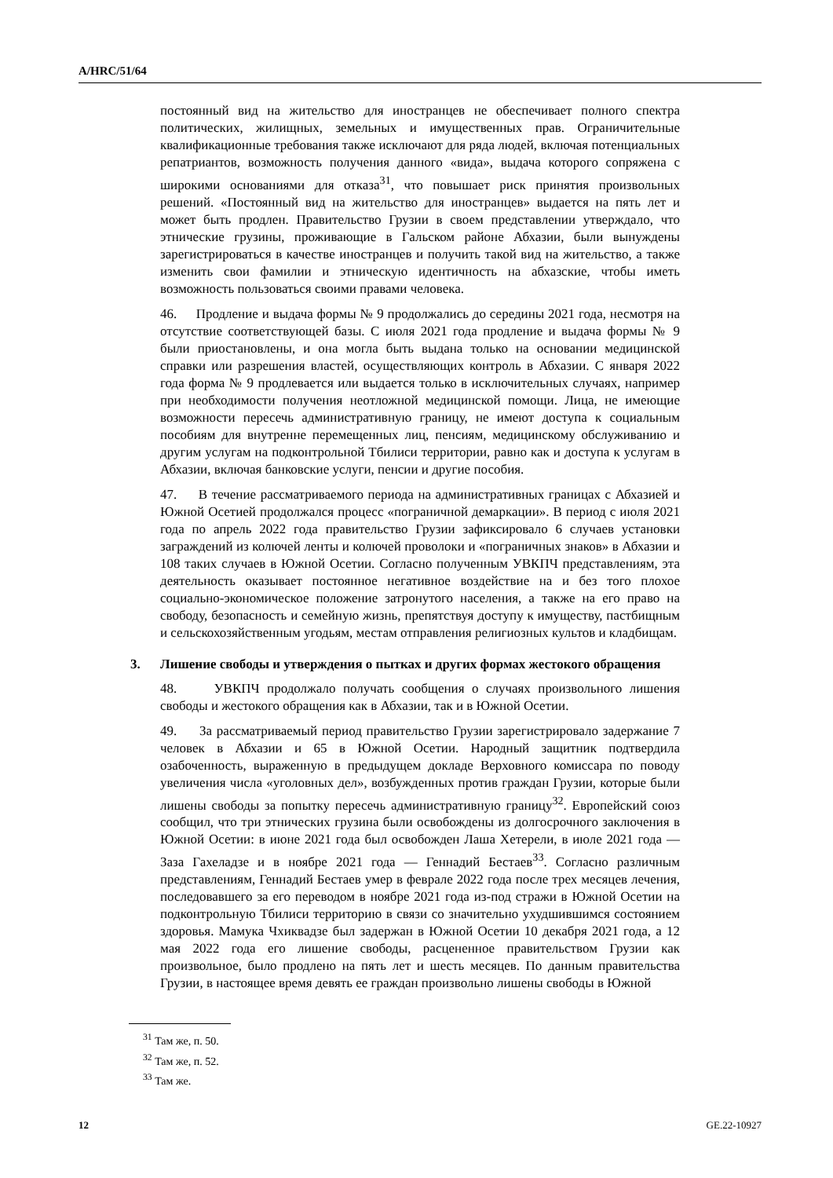A/HRC/51/64
постоянный вид на жительство для иностранцев не обеспечивает полного спектра политических, жилищных, земельных и имущественных прав. Ограничительные квалификационные требования также исключают для ряда людей, включая потенциальных репатриантов, возможность получения данного «вида», выдача которого сопряжена с широкими основаниями для отказа<sup>31</sup>, что повышает риск принятия произвольных решений. «Постоянный вид на жительство для иностранцев» выдается на пять лет и может быть продлен. Правительство Грузии в своем представлении утверждало, что этнические грузины, проживающие в Гальском районе Абхазии, были вынуждены зарегистрироваться в качестве иностранцев и получить такой вид на жительство, а также изменить свои фамилии и этническую идентичность на абхазские, чтобы иметь возможность пользоваться своими правами человека.
46. Продление и выдача формы № 9 продолжались до середины 2021 года, несмотря на отсутствие соответствующей базы. С июля 2021 года продление и выдача формы № 9 были приостановлены, и она могла быть выдана только на основании медицинской справки или разрешения властей, осуществляющих контроль в Абхазии. С января 2022 года форма № 9 продлевается или выдается только в исключительных случаях, например при необходимости получения неотложной медицинской помощи. Лица, не имеющие возможности пересечь административную границу, не имеют доступа к социальным пособиям для внутренне перемещенных лиц, пенсиям, медицинскому обслуживанию и другим услугам на подконтрольной Тбилиси территории, равно как и доступа к услугам в Абхазии, включая банковские услуги, пенсии и другие пособия.
47. В течение рассматриваемого периода на административных границах с Абхазией и Южной Осетией продолжался процесс «пограничной демаркации». В период с июля 2021 года по апрель 2022 года правительство Грузии зафиксировало 6 случаев установки заграждений из колючей ленты и колючей проволоки и «пограничных знаков» в Абхазии и 108 таких случаев в Южной Осетии. Согласно полученным УВКПЧ представлениям, эта деятельность оказывает постоянное негативное воздействие на и без того плохое социально-экономическое положение затронутого населения, а также на его право на свободу, безопасность и семейную жизнь, препятствуя доступу к имуществу, пастбищным и сельскохозяйственным угодьям, местам отправления религиозных культов и кладбищам.
3. Лишение свободы и утверждения о пытках и других формах жестокого обращения
48. УВКПЧ продолжало получать сообщения о случаях произвольного лишения свободы и жестокого обращения как в Абхазии, так и в Южной Осетии.
49. За рассматриваемый период правительство Грузии зарегистрировало задержание 7 человек в Абхазии и 65 в Южной Осетии. Народный защитник подтвердила озабоченность, выраженную в предыдущем докладе Верховного комиссара по поводу увеличения числа «уголовных дел», возбужденных против граждан Грузии, которые были лишены свободы за попытку пересечь административную границу<sup>32</sup>. Европейский союз сообщил, что три этнических грузина были освобождены из долгосрочного заключения в Южной Осетии: в июне 2021 года был освобожден Лаша Хетерели, в июле 2021 года — Заза Гахеладзе и в ноябре 2021 года — Геннадий Бестаев<sup>33</sup>. Согласно различным представлениям, Геннадий Бестаев умер в феврале 2022 года после трех месяцев лечения, последовавшего за его переводом в ноябре 2021 года из-под стражи в Южной Осетии на подконтрольную Тбилиси территорию в связи со значительно ухудшившимся состоянием здоровья. Мамука Чхиквадзе был задержан в Южной Осетии 10 декабря 2021 года, а 12 мая 2022 года его лишение свободы, расцененное правительством Грузии как произвольное, было продлено на пять лет и шесть месяцев. По данным правительства Грузии, в настоящее время девять ее граждан произвольно лишены свободы в Южной
<sup>31</sup> Там же, п. 50.
<sup>32</sup> Там же, п. 52.
<sup>33</sup> Там же.
12 GE.22-10927